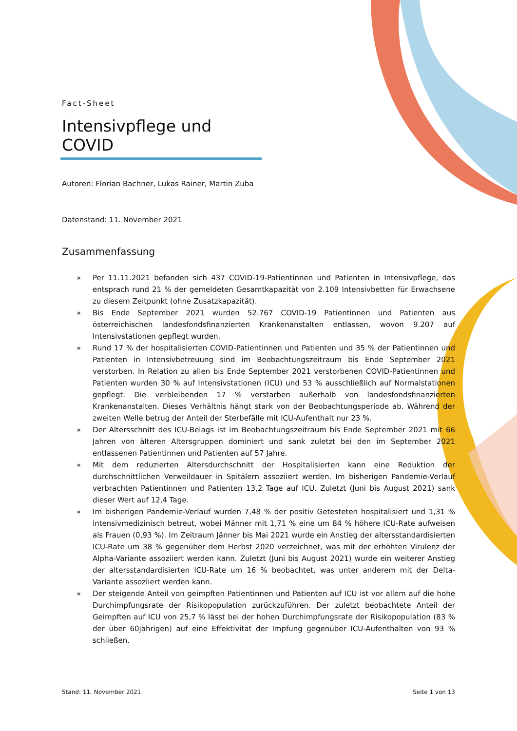Fact-Sheet
Intensivpflege und COVID
Autoren: Florian Bachner, Lukas Rainer, Martin Zuba
Datenstand: 11. November 2021
Zusammenfassung
» Per 11.11.2021 befanden sich 437 COVID-19-Patientinnen und Patienten in Intensivpflege, das entsprach rund 21 % der gemeldeten Gesamtkapazität von 2.109 Intensivbetten für Erwachsene zu diesem Zeitpunkt (ohne Zusatzkapazität).
» Bis Ende September 2021 wurden 52.767 COVID-19 Patientinnen und Patienten aus österreichischen landesfondsfinanzierten Krankenanstalten entlassen, wovon 9.207 auf Intensivstationen gepflegt wurden.
» Rund 17 % der hospitalisierten COVID-Patientinnen und Patienten und 35 % der Patientinnen und Patienten in Intensivbetreuung sind im Beobachtungszeitraum bis Ende September 2021 verstorben. In Relation zu allen bis Ende September 2021 verstorbenen COVID-Patientinnen und Patienten wurden 30 % auf Intensivstationen (ICU) und 53 % ausschließlich auf Normalstationen gepflegt. Die verbleibenden 17 % verstarben außerhalb von landesfondsfinanzierten Krankenanstalten. Dieses Verhältnis hängt stark von der Beobachtungsperiode ab. Während der zweiten Welle betrug der Anteil der Sterbefälle mit ICU-Aufenthalt nur 23 %.
» Der Altersschnitt des ICU-Belags ist im Beobachtungszeitraum bis Ende September 2021 mit 66 Jahren von älteren Altersgruppen dominiert und sank zuletzt bei den im September 2021 entlassenen Patientinnen und Patienten auf 57 Jahre.
» Mit dem reduzierten Altersdurchschnitt der Hospitalisierten kann eine Reduktion der durchschnittlichen Verweildauer in Spitälern assoziiert werden. Im bisherigen Pandemie-Verlauf verbrachten Patientinnen und Patienten 13,2 Tage auf ICU. Zuletzt (Juni bis August 2021) sank dieser Wert auf 12,4 Tage.
» Im bisherigen Pandemie-Verlauf wurden 7,48 % der positiv Getesteten hospitalisiert und 1,31 % intensivmedizinisch betreut, wobei Männer mit 1,71 % eine um 84 % höhere ICU-Rate aufweisen als Frauen (0,93 %). Im Zeitraum Jänner bis Mai 2021 wurde ein Anstieg der altersstandardisierten ICU-Rate um 38 % gegenüber dem Herbst 2020 verzeichnet, was mit der erhöhten Virulenz der Alpha-Variante assoziiert werden kann. Zuletzt (Juni bis August 2021) wurde ein weiterer Anstieg der altersstandardisierten ICU-Rate um 16 % beobachtet, was unter anderem mit der Delta-Variante assoziiert werden kann.
» Der steigende Anteil von geimpften Patientinnen und Patienten auf ICU ist vor allem auf die hohe Durchimpfungsrate der Risikopopulation zurückzuführen. Der zuletzt beobachtete Anteil der Geimpften auf ICU von 25,7 % lässt bei der hohen Durchimpfungsrate der Risikopopulation (83 % der über 60jährigen) auf eine Effektivität der Impfung gegenüber ICU-Aufenthalten von 93 % schließen.
Stand: 11. November 2021 Seite 1 von 13